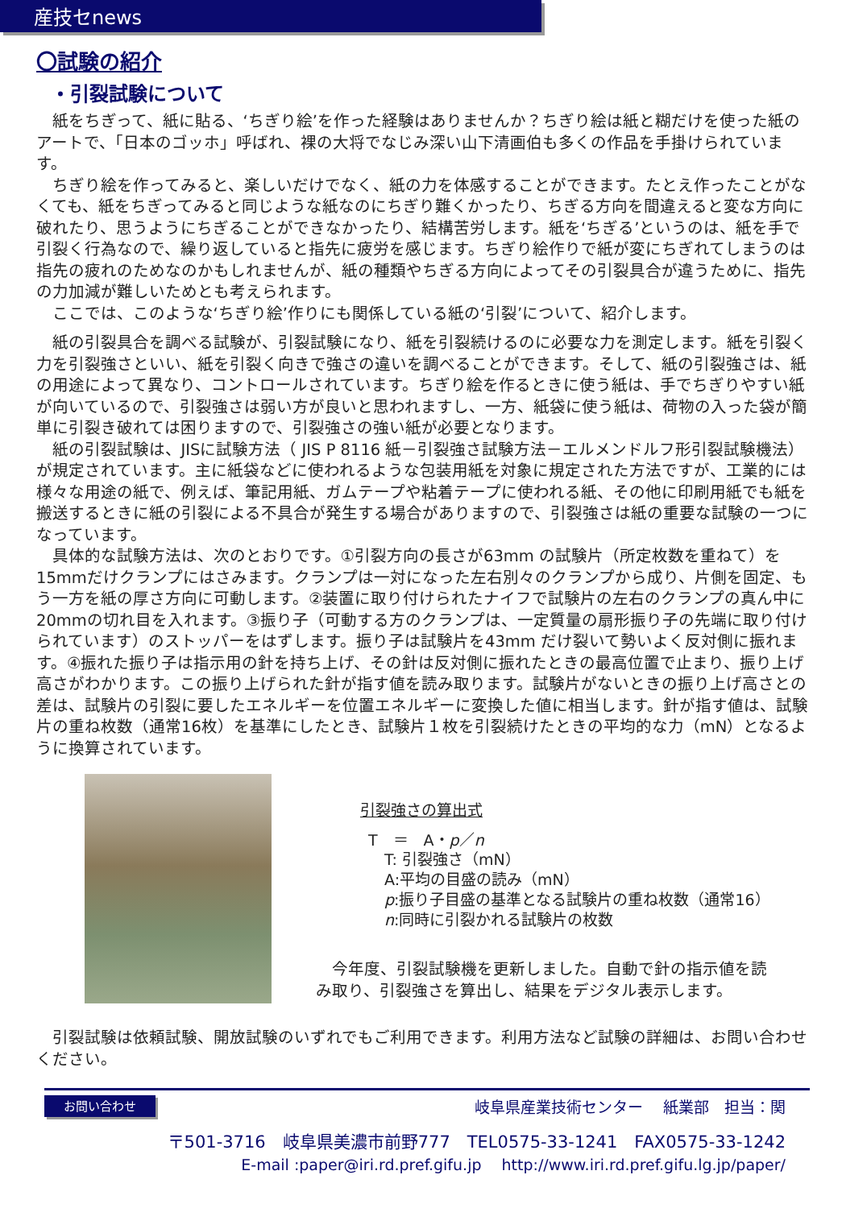産技セnews
〇試験の紹介
・引裂試験について
紙をちぎって、紙に貼る、‘ちぎり絵’を作った経験はありませんか？ちぎり絵は紙と糊だけを使った紙のアートで、「日本のゴッホ」呼ばれ、裸の大将でなじみ深い山下清画伯も多くの作品を手掛けられています。
ちぎり絵を作ってみると、楽しいだけでなく、紙の力を体感することができます。たとえ作ったことがなくても、紙をちぎってみると同じような紙なのにちぎり難くかったり、ちぎる方向を間違えると変な方向に破れたり、思うようにちぎることができなかったり、結構苦労します。紙を‘ちぎる’というのは、紙を手で引裂く行為なので、繰り返していると指先に疲労を感じます。ちぎり絵作りで紙が変にちぎれてしまうのは指先の疲れのためなのかもしれませんが、紙の種類やちぎる方向によってその引裂具合が違うために、指先の力加減が難しいためとも考えられます。
ここでは、このような‘ちぎり絵’作りにも関係している紙の‘引裂’について、紹介します。
紙の引裂具合を調べる試験が、引裂試験になり、紙を引裂続けるのに必要な力を測定します。紙を引裂く力を引裂強さといい、紙を引裂く向きで強さの違いを調べることができます。そして、紙の引裂強さは、紙の用途によって異なり、コントロールされています。ちぎり絵を作るときに使う紙は、手でちぎりやすい紙が向いているので、引裂強さは弱い方が良いと思われますし、一方、紙袋に使う紙は、荷物の入った袋が簡単に引裂き破れては困りますので、引裂強さの強い紙が必要となります。
紙の引裂試験は、JISに試験方法（ JIS P 8116 紙－引裂強さ試験方法－エルメンドルフ形引裂試験機法）が規定されています。主に紙袋などに使われるような包装用紙を対象に規定された方法ですが、工業的には様々な用途の紙で、例えば、筆記用紙、ガムテープや粘着テープに使われる紙、その他に印刷用紙でも紙を搬送するときに紙の引裂による不具合が発生する場合がありますので、引裂強さは紙の重要な試験の一つになっています。
具体的な試験方法は、次のとおりです。①引裂方向の長さが63mm の試験片（所定枚数を重ねて）を15mmだけクランプにはさみます。クランプは一対になった左右別々のクランプから成り、片側を固定、もう一方を紙の厚さ方向に可動します。②装置に取り付けられたナイフで試験片の左右のクランプの真ん中に20mmの切れ目を入れます。③振り子（可動する方のクランプは、一定質量の扇形振り子の先端に取り付けられています）のストッパーをはずします。振り子は試験片を43mm だけ裂いて勢いよく反対側に振れます。④振れた振り子は指示用の針を持ち上げ、その針は反対側に振れたときの最高位置で止まり、振り上げ高さがわかります。この振り上げられた針が指す値を読み取ります。試験片がないときの振り上げ高さとの差は、試験片の引裂に要したエネルギーを位置エネルギーに変換した値に相当します。針が指す値は、試験片の重ね枚数（通常16枚）を基準にしたとき、試験片１枚を引裂続けたときの平均的な力（mN）となるように換算されています。
引裂強さの算出式
T　＝　A・p／n
T: 引裂強さ（mN）
A:平均の目盛の読み（mN）
p:振り子目盛の基準となる試験片の重ね枚数（通常16）
n:同時に引裂かれる試験片の枚数
今年度、引裂試験機を更新しました。自動で針の指示値を読み取り、引裂強さを算出し、結果をデジタル表示します。
引裂試験は依頼試験、開放試験のいずれでもご利用できます。利用方法など試験の詳細は、お問い合わせください。
お問い合わせ 岐阜県産業技術センター　 紙業部　担当：関
〒501-3716　岐阜県美濃市前野777　TEL0575-33-1241　FAX0575-33-1242
E-mail :paper@iri.rd.pref.gifu.jp　 http://www.iri.rd.pref.gifu.lg.jp/paper/